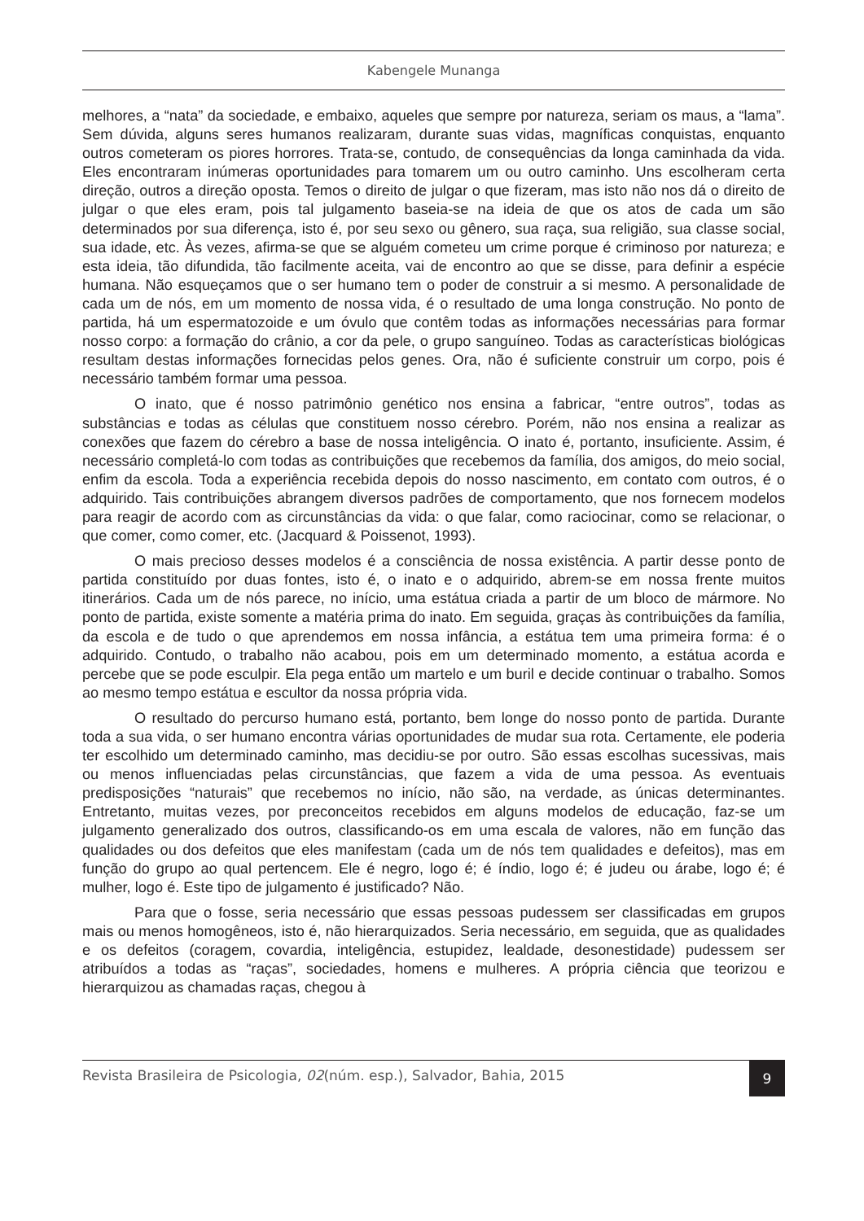Kabengele Munanga
melhores, a “nata” da sociedade, e embaixo, aqueles que sempre por natureza, seriam os maus, a “lama”. Sem dúvida, alguns seres humanos realizaram, durante suas vidas, magníficas conquistas, enquanto outros cometeram os piores horrores. Trata-se, contudo, de consequências da longa caminhada da vida. Eles encontraram inúmeras oportunidades para tomarem um ou outro caminho. Uns escolheram certa direção, outros a direção oposta. Temos o direito de julgar o que fizeram, mas isto não nos dá o direito de julgar o que eles eram, pois tal julgamento baseia-se na ideia de que os atos de cada um são determinados por sua diferença, isto é, por seu sexo ou gênero, sua raça, sua religião, sua classe social, sua idade, etc. Às vezes, afirma-se que se alguém cometeu um crime porque é criminoso por natureza; e esta ideia, tão difundida, tão facilmente aceita, vai de encontro ao que se disse, para definir a espécie humana. Não esqueçamos que o ser humano tem o poder de construir a si mesmo. A personalidade de cada um de nós, em um momento de nossa vida, é o resultado de uma longa construção. No ponto de partida, há um espermatozoide e um óvulo que contêm todas as informações necessárias para formar nosso corpo: a formação do crânio, a cor da pele, o grupo sanguíneo. Todas as características biológicas resultam destas informações fornecidas pelos genes. Ora, não é suficiente construir um corpo, pois é necessário também formar uma pessoa.
O inato, que é nosso patrimônio genético nos ensina a fabricar, “entre outros”, todas as substâncias e todas as células que constituem nosso cérebro. Porém, não nos ensina a realizar as conexões que fazem do cérebro a base de nossa inteligência. O inato é, portanto, insuficiente. Assim, é necessário completá-lo com todas as contribuições que recebemos da família, dos amigos, do meio social, enfim da escola. Toda a experiência recebida depois do nosso nascimento, em contato com outros, é o adquirido. Tais contribuições abrangem diversos padrões de comportamento, que nos fornecem modelos para reagir de acordo com as circunstâncias da vida: o que falar, como raciocinar, como se relacionar, o que comer, como comer, etc. (Jacquard & Poissenot, 1993).
O mais precioso desses modelos é a consciência de nossa existência. A partir desse ponto de partida constituído por duas fontes, isto é, o inato e o adquirido, abrem-se em nossa frente muitos itinerários. Cada um de nós parece, no início, uma estátua criada a partir de um bloco de mármore. No ponto de partida, existe somente a matéria prima do inato. Em seguida, graças às contribuições da família, da escola e de tudo o que aprendemos em nossa infância, a estátua tem uma primeira forma: é o adquirido. Contudo, o trabalho não acabou, pois em um determinado momento, a estátua acorda e percebe que se pode esculpir. Ela pega então um martelo e um buril e decide continuar o trabalho. Somos ao mesmo tempo estátua e escultor da nossa própria vida.
O resultado do percurso humano está, portanto, bem longe do nosso ponto de partida. Durante toda a sua vida, o ser humano encontra várias oportunidades de mudar sua rota. Certamente, ele poderia ter escolhido um determinado caminho, mas decidiu-se por outro. São essas escolhas sucessivas, mais ou menos influenciadas pelas circunstâncias, que fazem a vida de uma pessoa. As eventuais predisposições “naturais” que recebemos no início, não são, na verdade, as únicas determinantes. Entretanto, muitas vezes, por preconceitos recebidos em alguns modelos de educação, faz-se um julgamento generalizado dos outros, classificando-os em uma escala de valores, não em função das qualidades ou dos defeitos que eles manifestam (cada um de nós tem qualidades e defeitos), mas em função do grupo ao qual pertencem. Ele é negro, logo é; é índio, logo é; é judeu ou árabe, logo é; é mulher, logo é. Este tipo de julgamento é justificado? Não.
Para que o fosse, seria necessário que essas pessoas pudessem ser classificadas em grupos mais ou menos homogêneos, isto é, não hierarquizados. Seria necessário, em seguida, que as qualidades e os defeitos (coragem, covardia, inteligência, estupidez, lealdade, desonestidade) pudessem ser atribuídos a todas as “raças”, sociedades, homens e mulheres. A própria ciência que teorizou e hierarquizou as chamadas raças, chegou à
Revista Brasileira de Psicologia, 02(núm. esp.), Salvador, Bahia, 2015 9